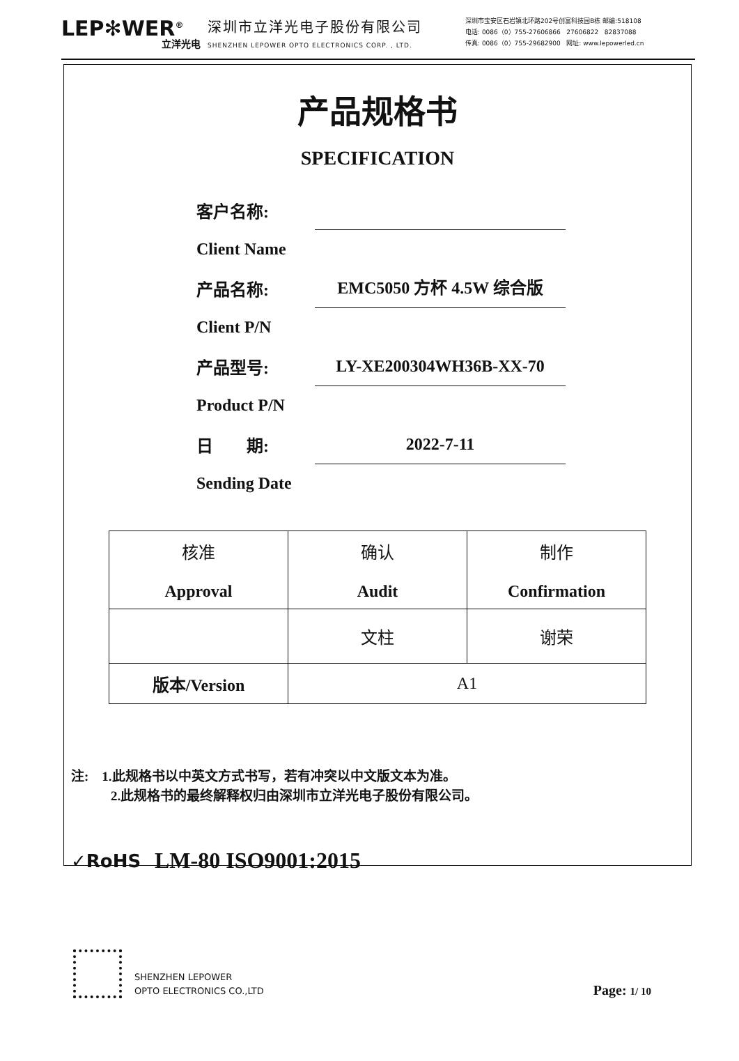LEP✻WER<sup>®</sup>
立洋光电
深圳市立洋光电子股份有限公司
SHENZHEN LEPOWER OPTO ELECTRONICS CORP. , LTD.
深圳市宝安区石岩镇北环路202号创富科技园B栋 邮编:518108
电话: 0086（0）755-27606866 27606822 82837088
传真: 0086（0）755-29682900 网址: www.lepowerled.cn
产品规格书
SPECIFICATION
客户名称:
Client Name
产品名称: EMC5050 方杯 4.5W 综合版
Client P/N
产品型号: LY-XE200304WH36B-XX-70
Product P/N
日　　期: 2022-7-11
Sending Date
| 核准 Approval | 确认 Audit | 制作 Confirmation |
| | 文柱 | 谢荣 |
| 版本/Version | A1 | |
注:　1.此规格书以中英文方式书写，若有冲突以中文版文本为准。
　　　2.此规格书的最终解释权归由深圳市立洋光电子股份有限公司。
✓RoHS LM-80 ISO9001:2015
SHENZHEN LEPOWER
OPTO ELECTRONICS CO.,LTD
Page: 1/ 10